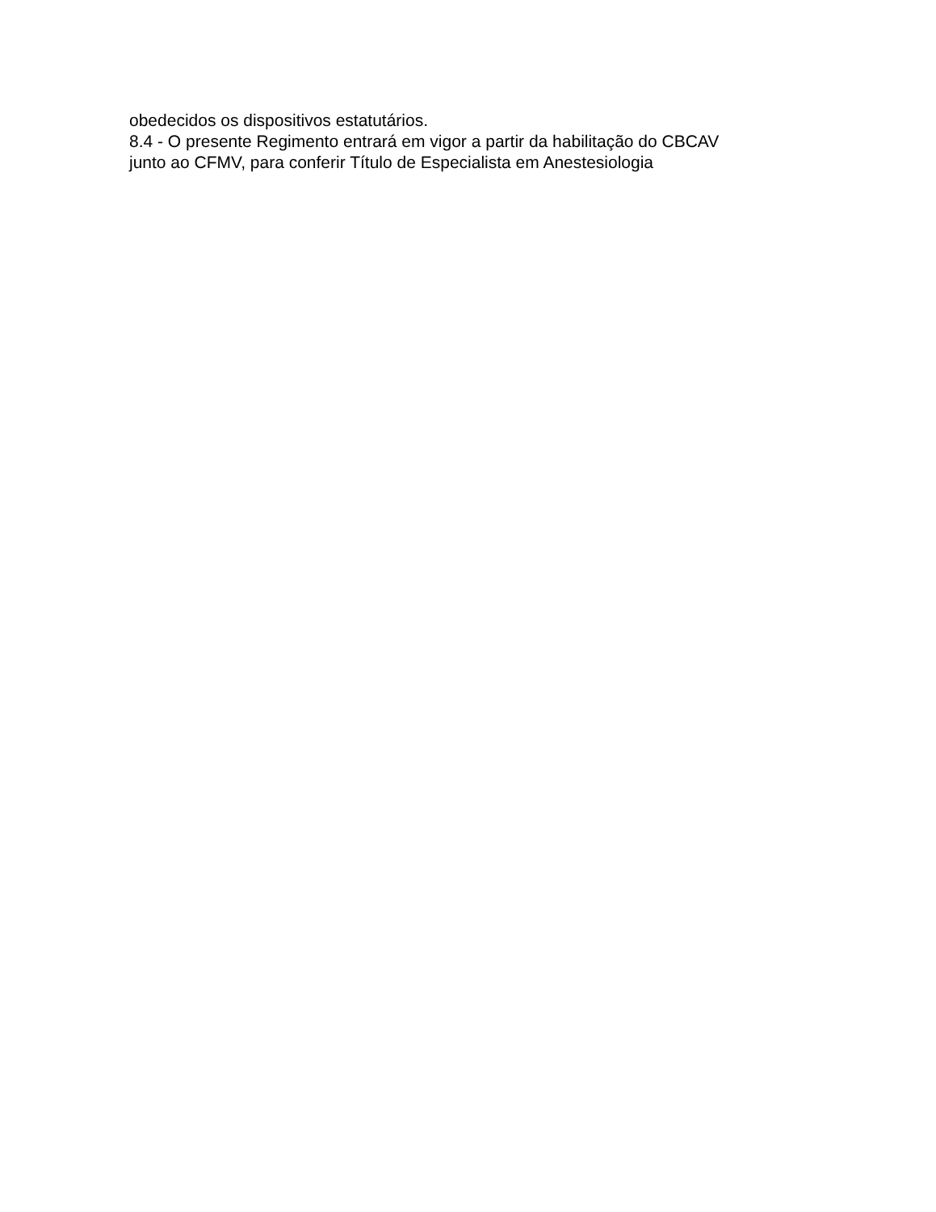obedecidos os dispositivos estatutários.
8.4 - O presente Regimento entrará em vigor a partir da habilitação do CBCAV
junto ao CFMV, para conferir Título de Especialista em Anestesiologia